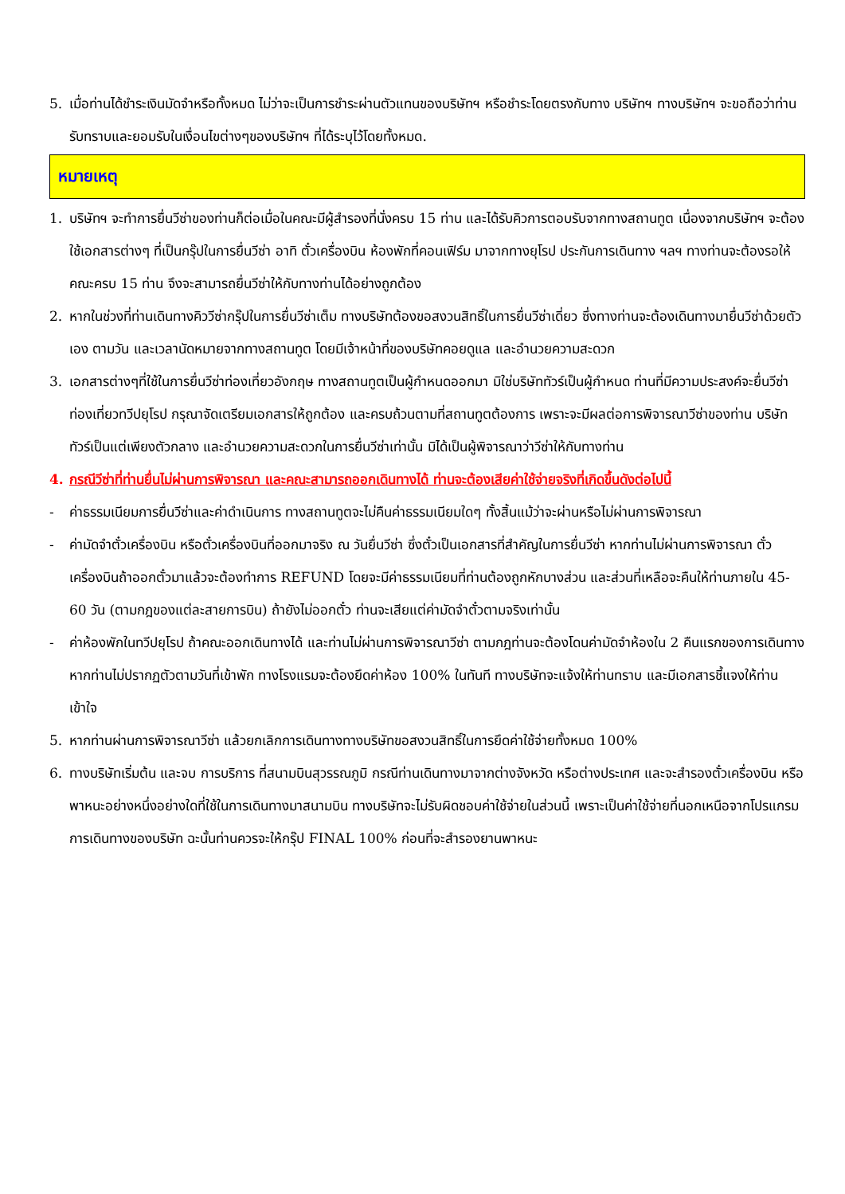5. เมื่อท่านได้ชำระเงินมัดจำหรือทั้งหมด ไม่ว่าจะเป็นการชำระผ่านตัวแทนของบริษัทฯ หรือชำระโดยตรงกับทาง บริษัทฯ ทางบริษัทฯ จะขอถือว่าท่านรับทราบและยอมรับในเงื่อนไขต่างๆของบริษัทฯ ที่ได้ระบุไว้โดยทั้งหมด.
หมายเหตุ
1. บริษัทฯ จะทำการยื่นวีซ่าของท่านก็ต่อเมื่อในคณะมีผู้สำรองที่นั่งครบ 15 ท่าน และได้รับคิวการตอบรับจากทางสถานทูต เนื่องจากบริษัทฯ จะต้องใช้เอกสารต่างๆ ที่เป็นกรุ๊ปในการยื่นวีซ่า อาทิ ตั๋วเครื่องบิน ห้องพักที่คอนเฟิร์ม มาจากทางยุโรป ประกันการเดินทาง ฯลฯ ทางท่านจะต้องรอให้คณะครบ 15 ท่าน จึงจะสามารถยื่นวีซ่าให้กับทางท่านได้อย่างถูกต้อง
2. หากในช่วงที่ท่านเดินทางคิววีซ่ากรุ๊ปในการยื่นวีซ่าเต็ม ทางบริษัทต้องขอสงวนสิทธิ์ในการยื่นวีซ่าเดี่ยว ซึ่งทางท่านจะต้องเดินทางมายื่นวีซ่าด้วยตัวเอง ตามวัน และเวลานัดหมายจากทางสถานทูต โดยมีเจ้าหน้าที่ของบริษัทคอยดูแล และอำนวยความสะดวก
3. เอกสารต่างๆที่ใช้ในการยื่นวีซ่าท่องเที่ยวอังกฤษ ทางสถานทูตเป็นผู้กำหนดออกมา มิใช่บริษัททัวร์เป็นผู้กำหนด ท่านที่มีความประสงค์จะยื่นวีซ่าท่องเที่ยวทวีปยุโรป กรุณาจัดเตรียมเอกสารให้ถูกต้อง และครบถ้วนตามที่สถานทูตต้องการ เพราะจะมีผลต่อการพิจารณาวีซ่าของท่าน บริษัททัวร์เป็นแต่เพียงตัวกลาง และอำนวยความสะดวกในการยื่นวีซ่าเท่านั้น มิได้เป็นผู้พิจารณาว่าวีซ่าให้กับทางท่าน
4. กรณีวีซ่าที่ท่านยื่นไม่ผ่านการพิจารณา และคณะสามารถออกเดินทางได้ ท่านจะต้องเสียค่าใช้จ่ายจริงที่เกิดขึ้นดังต่อไปนี้
- ค่าธรรมเนียมการยื่นวีซ่าและค่าดำเนินการ ทางสถานทูตจะไม่คืนค่าธรรมเนียมใดๆ ทั้งสิ้นแม้ว่าจะผ่านหรือไม่ผ่านการพิจารณา
- ค่ามัดจำตั๋วเครื่องบิน หรือตั๋วเครื่องบินที่ออกมาจริง ณ วันยื่นวีซ่า ซึ่งตั๋วเป็นเอกสารที่สำคัญในการยื่นวีซ่า หากท่านไม่ผ่านการพิจารณา ตั๋วเครื่องบินถ้าออกตั๋วมาแล้วจะต้องทำการ REFUND โดยจะมีค่าธรรมเนียมที่ท่านต้องถูกหักบางส่วน และส่วนที่เหลือจะคืนให้ท่านภายใน 45-60 วัน (ตามกฎของแต่ละสายการบิน) ถ้ายังไม่ออกตั๋ว ท่านจะเสียแต่ค่ามัดจำตั๋วตามจริงเท่านั้น
- ค่าห้องพักในทวีปยุโรป ถ้าคณะออกเดินทางได้ และท่านไม่ผ่านการพิจารณาวีซ่า ตามกฎท่านจะต้องโดนค่ามัดจำห้องใน 2 คืนแรกของการเดินทางหากท่านไม่ปรากฏตัวตามวันที่เข้าพัก ทางโรงแรมจะต้องยึดค่าห้อง 100% ในทันที ทางบริษัทจะแจ้งให้ท่านทราบ และมีเอกสารชี้แจงให้ท่านเข้าใจ
5. หากท่านผ่านการพิจารณาวีซ่า แล้วยกเลิกการเดินทางทางบริษัทขอสงวนสิทธิ์ในการยึดค่าใช้จ่ายทั้งหมด 100%
6. ทางบริษัทเริ่มต้น และจบ การบริการ ที่สนามบินสุวรรณภูมิ กรณีท่านเดินทางมาจากต่างจังหวัด หรือต่างประเทศ และจะสำรองตั๋วเครื่องบิน หรือพาหนะอย่างหนึ่งอย่างใดที่ใช้ในการเดินทางมาสนามบิน ทางบริษัทจะไม่รับผิดชอบค่าใช้จ่ายในส่วนนี้ เพราะเป็นค่าใช้จ่ายที่นอกเหนือจากโปรแกรมการเดินทางของบริษัท ฉะนั้นท่านควรจะให้กรุ๊ป FINAL 100% ก่อนที่จะสำรองยานพาหนะ